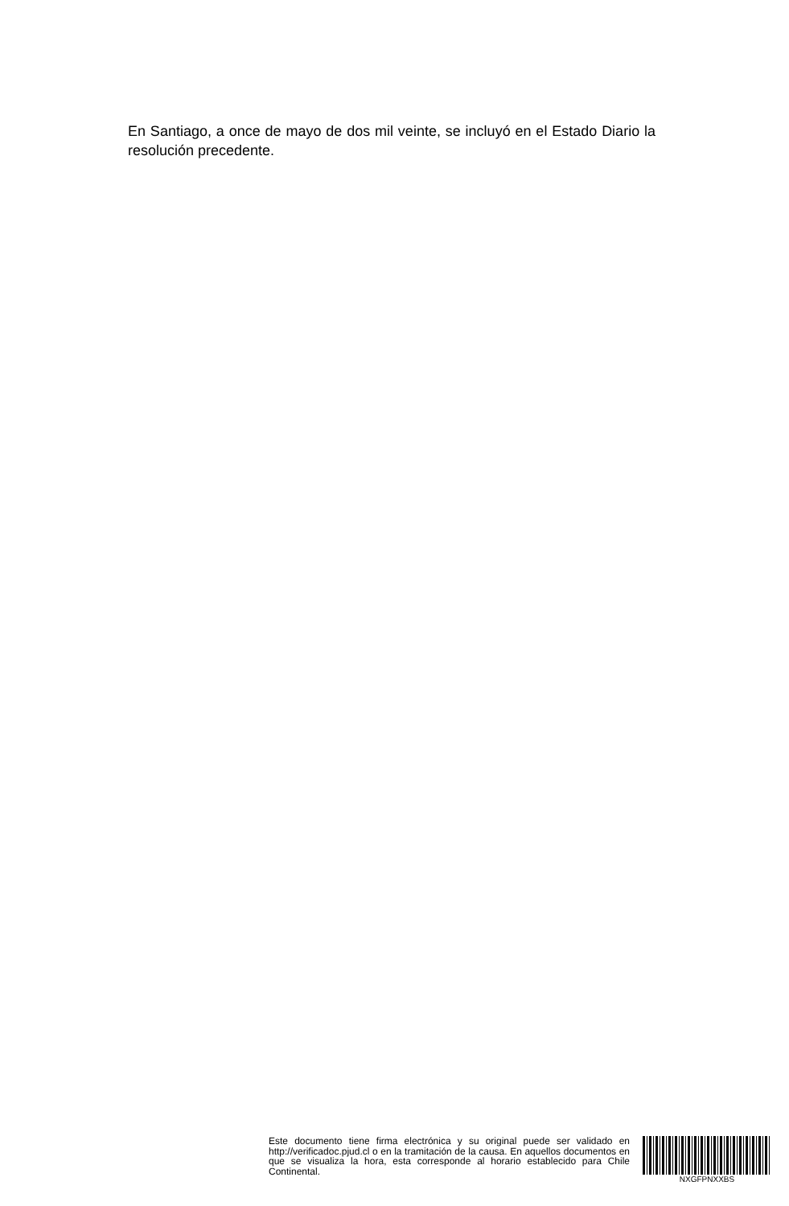En Santiago, a once de mayo de dos mil veinte, se incluyó en el Estado Diario la resolución precedente.
Este documento tiene firma electrónica y su original puede ser validado en http://verificadoc.pjud.cl o en la tramitación de la causa. En aquellos documentos en que se visualiza la hora, esta corresponde al horario establecido para Chile Continental.
NXGFPNXXBS